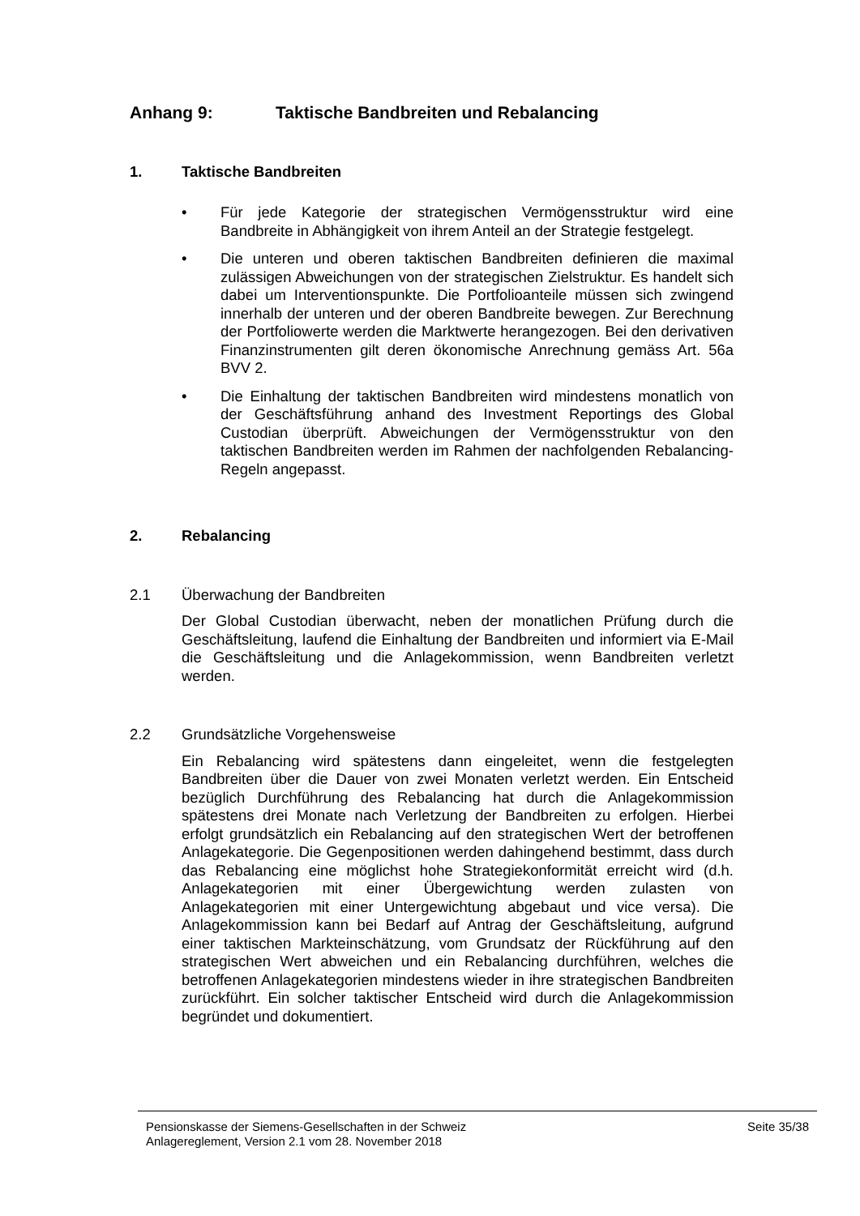Anhang 9: Taktische Bandbreiten und Rebalancing
1. Taktische Bandbreiten
• Für jede Kategorie der strategischen Vermögensstruktur wird eine Bandbreite in Abhängigkeit von ihrem Anteil an der Strategie festgelegt.
• Die unteren und oberen taktischen Bandbreiten definieren die maximal zulässigen Abweichungen von der strategischen Zielstruktur. Es handelt sich dabei um Interventionspunkte. Die Portfolioanteile müssen sich zwingend innerhalb der unteren und der oberen Bandbreite bewegen. Zur Berechnung der Portfoliowerte werden die Marktwerte herangezogen. Bei den derivativen Finanzinstrumenten gilt deren ökonomische Anrechnung gemäss Art. 56a BVV 2.
• Die Einhaltung der taktischen Bandbreiten wird mindestens monatlich von der Geschäftsführung anhand des Investment Reportings des Global Custodian überprüft. Abweichungen der Vermögensstruktur von den taktischen Bandbreiten werden im Rahmen der nachfolgenden Rebalancing-Regeln angepasst.
2. Rebalancing
2.1 Überwachung der Bandbreiten
Der Global Custodian überwacht, neben der monatlichen Prüfung durch die Geschäftsleitung, laufend die Einhaltung der Bandbreiten und informiert via E-Mail die Geschäftsleitung und die Anlagekommission, wenn Bandbreiten verletzt werden.
2.2 Grundsätzliche Vorgehensweise
Ein Rebalancing wird spätestens dann eingeleitet, wenn die festgelegten Bandbreiten über die Dauer von zwei Monaten verletzt werden. Ein Entscheid bezüglich Durchführung des Rebalancing hat durch die Anlagekommission spätestens drei Monate nach Verletzung der Bandbreiten zu erfolgen. Hierbei erfolgt grundsätzlich ein Rebalancing auf den strategischen Wert der betroffenen Anlagekategorie. Die Gegenpositionen werden dahingehend bestimmt, dass durch das Rebalancing eine möglichst hohe Strategiekonformität erreicht wird (d.h. Anlagekategorien mit einer Übergewichtung werden zulasten von Anlagekategorien mit einer Untergewichtung abgebaut und vice versa). Die Anlagekommission kann bei Bedarf auf Antrag der Geschäftsleitung, aufgrund einer taktischen Markteinschätzung, vom Grundsatz der Rückführung auf den strategischen Wert abweichen und ein Rebalancing durchführen, welches die betroffenen Anlagekategorien mindestens wieder in ihre strategischen Bandbreiten zurückführt. Ein solcher taktischer Entscheid wird durch die Anlagekommission begründet und dokumentiert.
Pensionskasse der Siemens-Gesellschaften in der Schweiz
Anlagereglement, Version 2.1 vom 28. November 2018
Seite 35/38